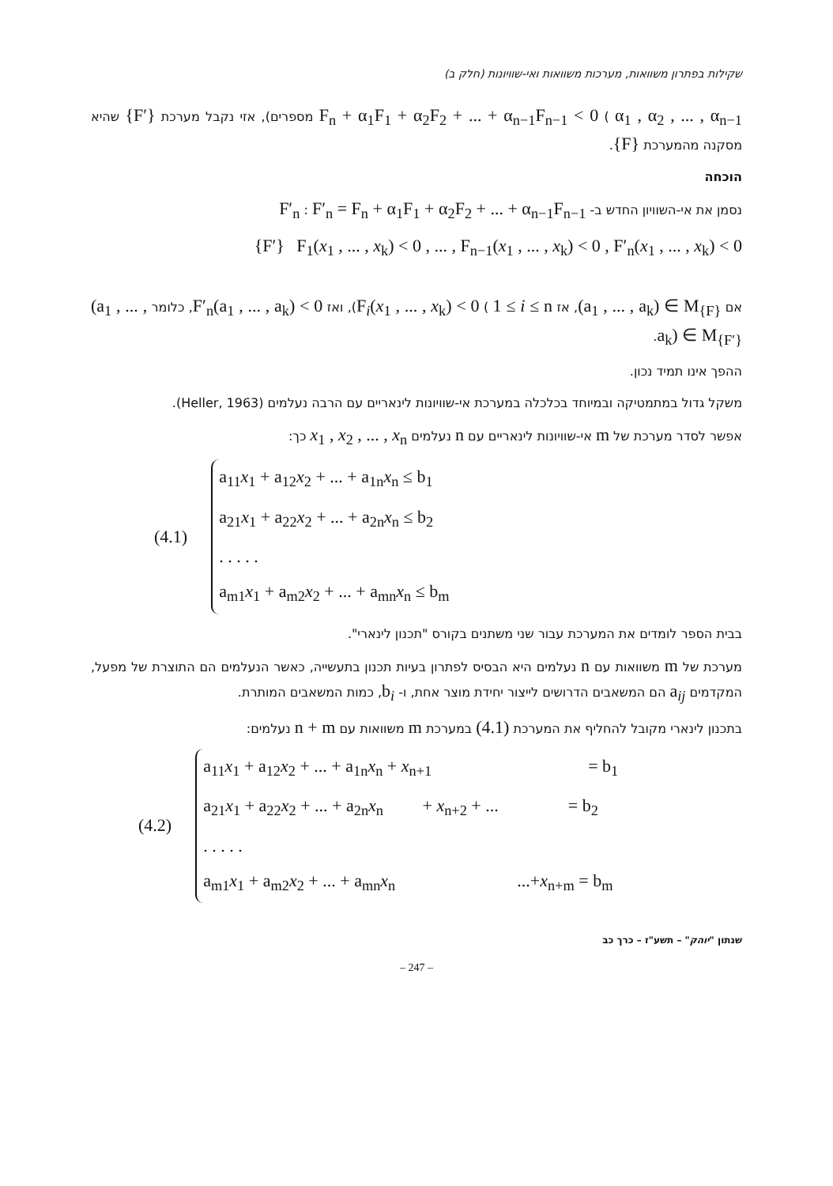שקילות בפתרון משוואות, מערכות משוואות ואי-שוויונות (חלק ב)
F<sub>n</sub> + α<sub>1</sub>F<sub>1</sub> + α<sub>2</sub>F<sub>2</sub> + ... + α<sub>n−1</sub>F<sub>n−1</sub> < 0 ( α<sub>1</sub> , α<sub>2</sub> , ... , α<sub>n−1</sub> מספרים), אזי נקבל מערכת {F′} שהיא מסקנה מהמערכת {F}.
הוכחה
נסמן את אי-השוויון החדש ב- F′<sub>n</sub> : F′<sub>n</sub> = F<sub>n</sub> + α<sub>1</sub>F<sub>1</sub> + α<sub>2</sub>F<sub>2</sub> + ... + α<sub>n−1</sub>F<sub>n−1</sub>
{F′} F<sub>1</sub>(x<sub>1</sub> , ... , x<sub>k</sub>) < 0 , ... , F<sub>n−1</sub>(x<sub>1</sub> , ... , x<sub>k</sub>) < 0 , F′<sub>n</sub>(x<sub>1</sub> , ... , x<sub>k</sub>) < 0
אם (a<sub>1</sub> , ... , a<sub>k</sub>) ∈ M<sub>{F}</sub>, אז F<sub>i</sub>(x<sub>1</sub> , ... , x<sub>k</sub>) < 0 ( 1 ≤ i ≤ n), ואז F′<sub>n</sub>(a<sub>1</sub> , ... , a<sub>k</sub>) < 0, כלומר (a<sub>1</sub> , ... , a<sub>k</sub>) ∈ M<sub>{F′}</sub>.
ההפך אינו תמיד נכון.
משקל גדול במתמטיקה ובמיוחד בכלכלה במערכת אי-שוויונות לינאריים עם הרבה נעלמים (Heller, 1963).
אפשר לסדר מערכת של m אי-שוויונות לינאריים עם n נעלמים x<sub>1</sub> , x<sub>2</sub> , ... , x<sub>n</sub> כך:
(4.1)
a<sub>11</sub>x<sub>1</sub> + a<sub>12</sub>x<sub>2</sub> + ... + a<sub>1n</sub>x<sub>n</sub> ≤ b<sub>1</sub>
a<sub>21</sub>x<sub>1</sub> + a<sub>22</sub>x<sub>2</sub> + ... + a<sub>2n</sub>x<sub>n</sub> ≤ b<sub>2</sub>
. . . . .
a<sub>m1</sub>x<sub>1</sub> + a<sub>m2</sub>x<sub>2</sub> + ... + a<sub>mn</sub>x<sub>n</sub> ≤ b<sub>m</sub>
בבית הספר לומדים את המערכת עבור שני משתנים בקורס "תכנון לינארי".
מערכת של m משוואות עם n נעלמים היא הבסיס לפתרון בעיות תכנון בתעשייה, כאשר הנעלמים הם התוצרת של מפעל, המקדמים a<sub>ij</sub> הם המשאבים הדרושים לייצור יחידת מוצר אחת, ו- b<sub>i</sub>, כמות המשאבים המותרת.
בתכנון לינארי מקובל להחליף את המערכת (4.1) במערכת m משוואות עם n + m נעלמים:
(4.2)
a<sub>11</sub>x<sub>1</sub> + a<sub>12</sub>x<sub>2</sub> + ... + a<sub>1n</sub>x<sub>n</sub> + x<sub>n+1</sub> = b<sub>1</sub>
a<sub>21</sub>x<sub>1</sub> + a<sub>22</sub>x<sub>2</sub> + ... + a<sub>2n</sub>x<sub>n</sub> + x<sub>n+2</sub> + ... = b<sub>2</sub>
. . . . .
a<sub>m1</sub>x<sub>1</sub> + a<sub>m2</sub>x<sub>2</sub> + ... + a<sub>mn</sub>x<sub>n</sub> ...+x<sub>n+m</sub> = b<sub>m</sub>
שנתון "יוהק" – תשע"ז – כרך כב
– 247 –